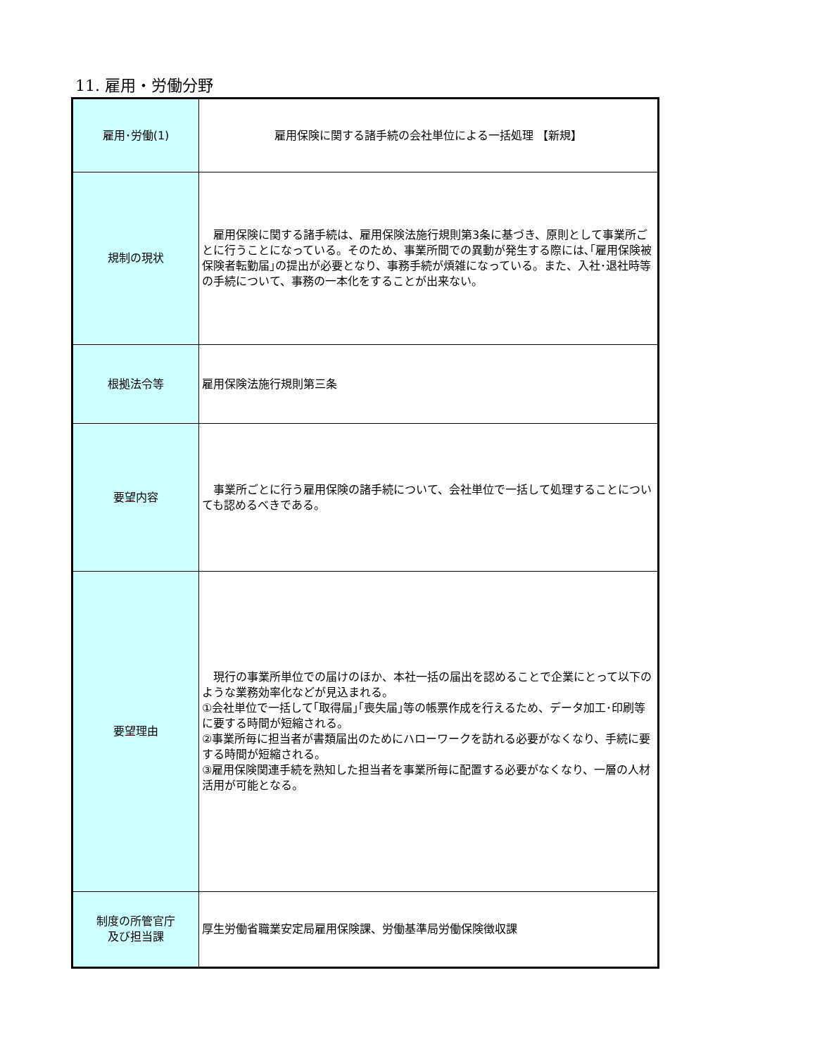11. 雇用・労働分野
| 雇用･労働(1) | 雇用保険に関する諸手続の会社単位による一括処理 【新規】 |
| 規制の現状 | 雇用保険に関する諸手続は、雇用保険法施行規則第3条に基づき、原則として事業所ごとに行うことになっている。そのため、事業所間での異動が発生する際には､｢雇用保険被保険者転勤届｣の提出が必要となり、事務手続が煩雑になっている。また、入社･退社時等の手続について、事務の一本化をすることが出来ない。 |
| 根拠法令等 | 雇用保険法施行規則第三条 |
| 要望内容 | 事業所ごとに行う雇用保険の諸手続について、会社単位で一括して処理することについても認めるべきである。 |
| 要望理由 | 現行の事業所単位での届けのほか、本社一括の届出を認めることで企業にとって以下のような業務効率化などが見込まれる。 ①会社単位で一括して｢取得届｣｢喪失届｣等の帳票作成を行えるため、データ加工･印刷等に要する時間が短縮される。 ②事業所毎に担当者が書類届出のためにハローワークを訪れる必要がなくなり、手続に要する時間が短縮される。 ③雇用保険関連手続を熟知した担当者を事業所毎に配置する必要がなくなり、一層の人材活用が可能となる。 |
| 制度の所管官庁 及び担当課 | 厚生労働省職業安定局雇用保険課、労働基準局労働保険徴収課 |